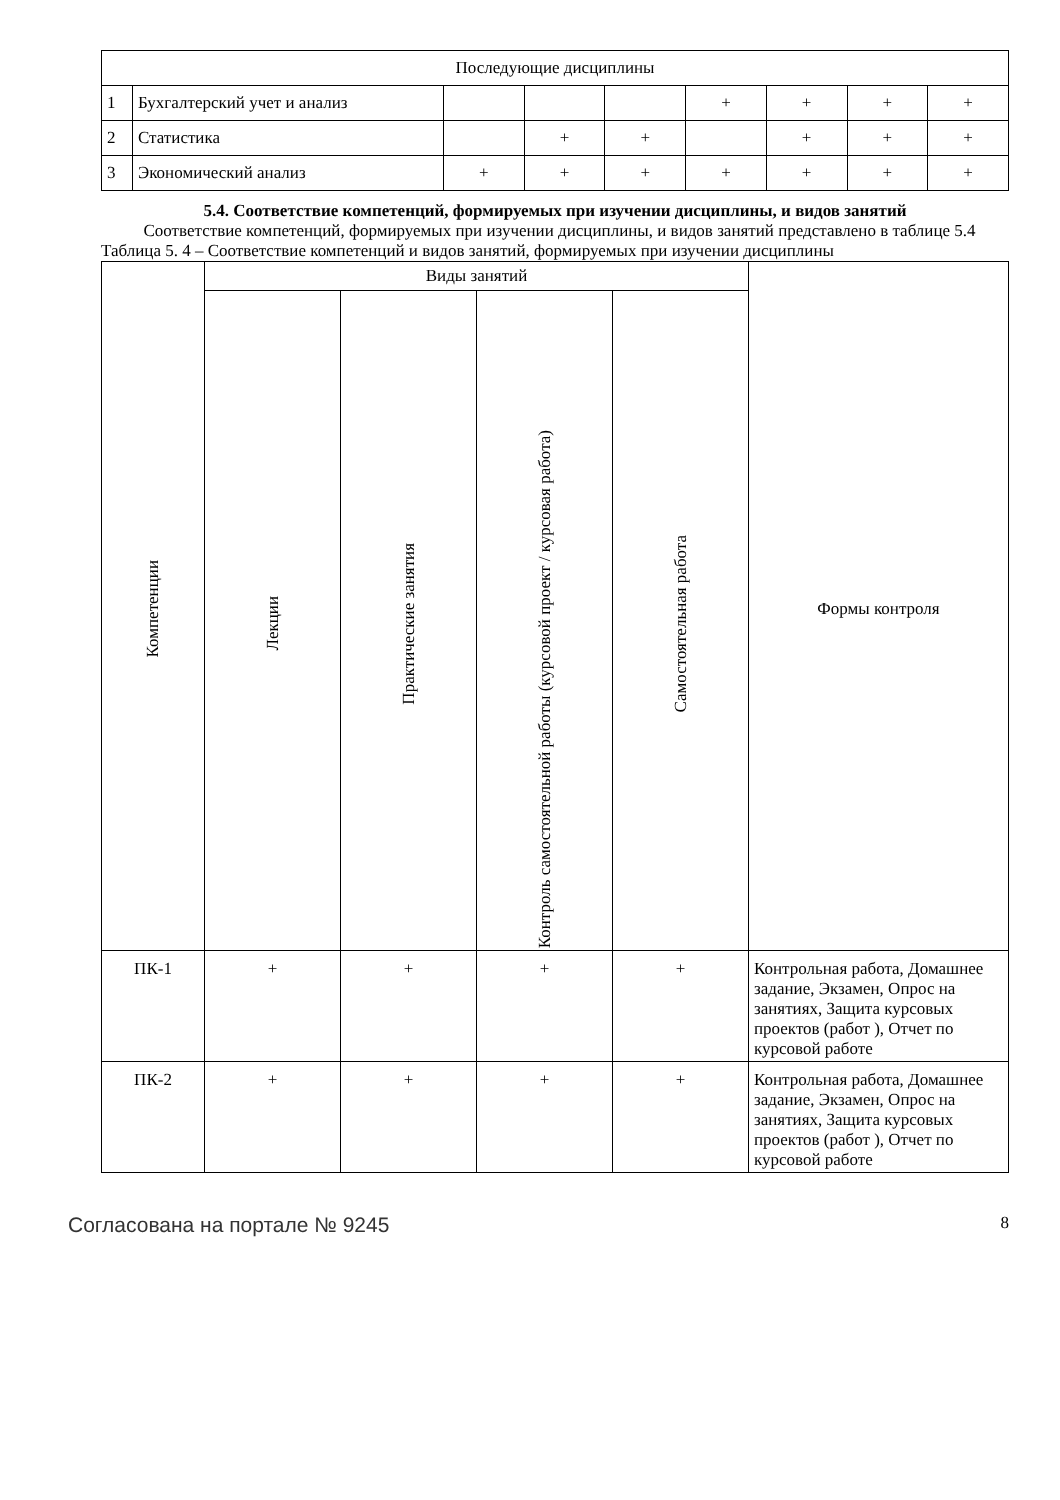| Последующие дисциплины | | | | | | | | |
| 1 | Бухгалтерский учет и анализ | | | | + | + | + | + |
| 2 | Статистика | | + | + | | + | + | + |
| 3 | Экономический анализ | + | + | + | + | + | + | + |
5.4. Соответствие компетенций, формируемых при изучении дисциплины, и видов занятий
Соответствие компетенций, формируемых при изучении дисциплины, и видов занятий представлено в таблице 5.4
Таблица 5. 4 – Соответствие компетенций и видов занятий, формируемых при изучении дисциплины
| Компетенции | Виды занятий | | | | Формы контроля |
| | Лекции | Практические занятия | Контроль самостоятельной работы (курсовой проект / курсовая работа) | Самостоятельная работа | |
| ПК-1 | + | + | + | + | Контрольная работа, Домашнее задание, Экзамен, Опрос на занятиях, Защита курсовых проектов (работ ), Отчет по курсовой работе |
| ПК-2 | + | + | + | + | Контрольная работа, Домашнее задание, Экзамен, Опрос на занятиях, Защита курсовых проектов (работ ), Отчет по курсовой работе |
Согласована на портале № 9245 8